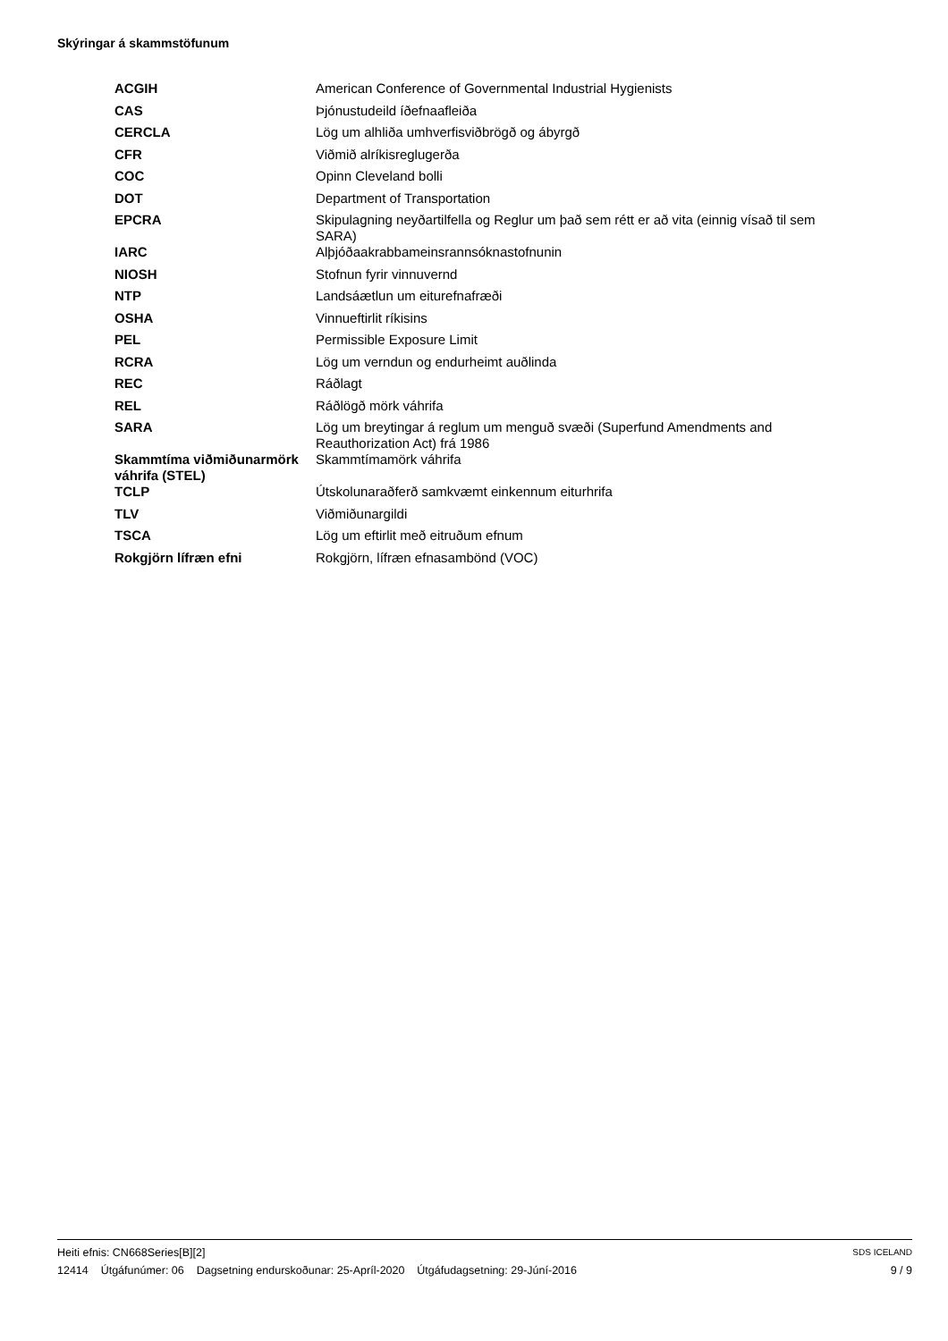Skýringar á skammstöfunum
| ACGIH | American Conference of Governmental Industrial Hygienists |
| CAS | Þjónustudeild íðefnaafleiða |
| CERCLA | Lög um alhliða umhverfisviðbrögð og ábyrgð |
| CFR | Viðmið alríkisreglugerða |
| COC | Opinn Cleveland bolli |
| DOT | Department of Transportation |
| EPCRA | Skipulagning neyðartilfella og Reglur um það sem rétt er að vita (einnig vísað til sem SARA) |
| IARC | Alþjóðaakrabbameinsrannsóknastofnunin |
| NIOSH | Stofnun fyrir vinnuvernd |
| NTP | Landsáætlun um eiturefnafræði |
| OSHA | Vinnueftirlit ríkisins |
| PEL | Permissible Exposure Limit |
| RCRA | Lög um verndun og endurheimt auðlinda |
| REC | Ráðlagt |
| REL | Ráðlögð mörk váhrifa |
| SARA | Lög um breytingar á reglum um menguð svæði (Superfund Amendments and Reauthorization Act) frá 1986 |
| Skammtíma viðmiðunarmörk váhrifa (STEL) | Skammtímamörk váhrifa |
| TCLP | Útskolunaraðferð samkvæmt einkennum eiturhrifa |
| TLV | Viðmiðunargildi |
| TSCA | Lög um eftirlit með eitruðum efnum |
| Rokgjörn lífræn efni | Rokgjörn, lífræn efnasambönd (VOC) |
Heiti efnis: CN668Series[B][2] SDS ICELAND
12414 Útgáfunúmer: 06 Dagsetning endurskoðunar: 25-Apríl-2020 Útgáfudagsetning: 29-Júní-2016 9 / 9